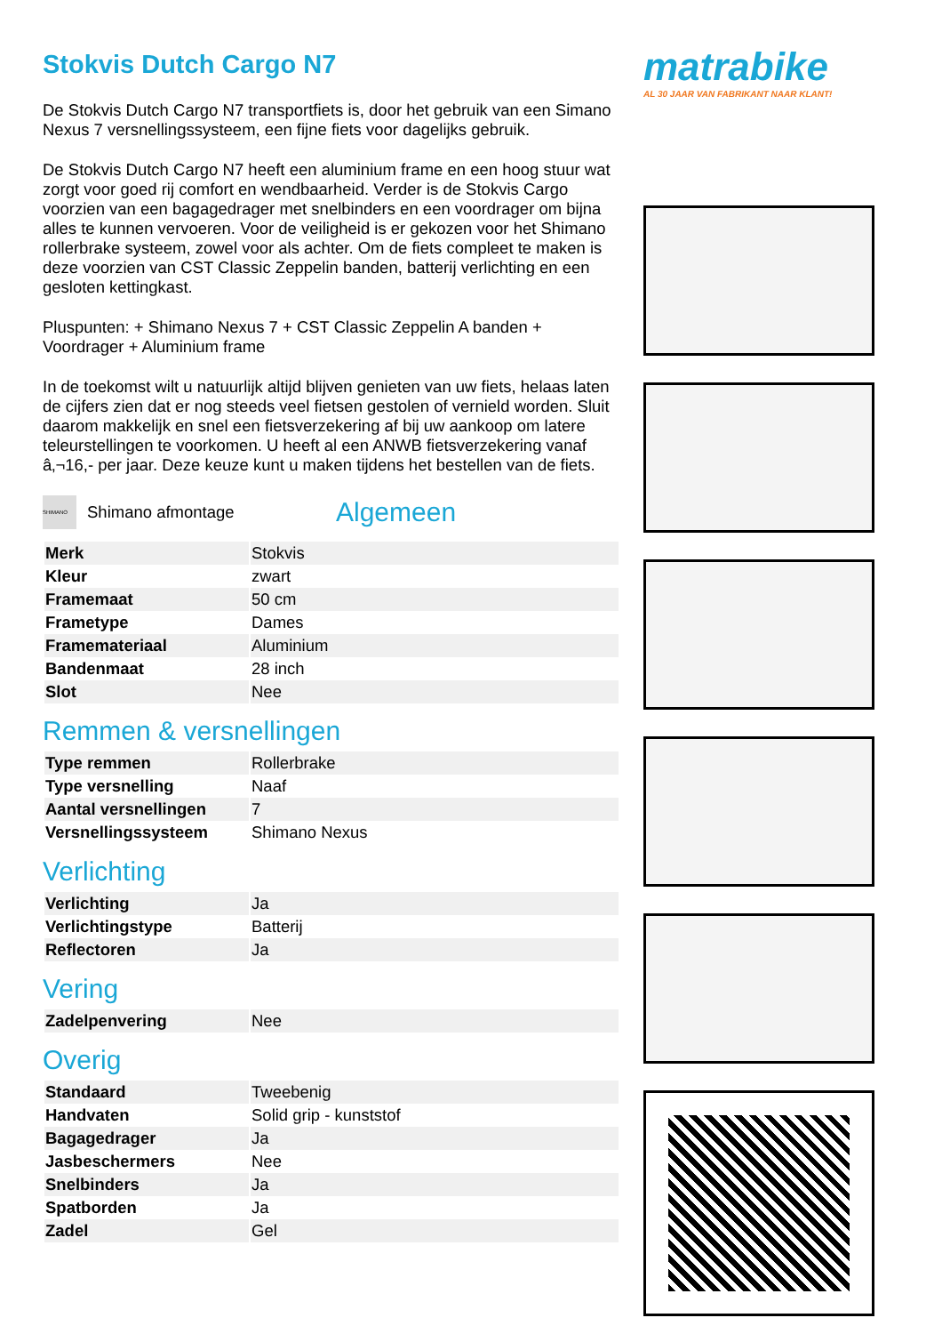Stokvis Dutch Cargo N7
De Stokvis Dutch Cargo N7 transportfiets is, door het gebruik van een Simano Nexus 7 versnellingssysteem, een fijne fiets voor dagelijks gebruik.
De Stokvis Dutch Cargo N7 heeft een aluminium frame en een hoog stuur wat zorgt voor goed rij comfort en wendbaarheid. Verder is de Stokvis Cargo voorzien van een bagagedrager met snelbinders en een voordrager om bijna alles te kunnen vervoeren. Voor de veiligheid is er gekozen voor het Shimano rollerbrake systeem, zowel voor als achter. Om de fiets compleet te maken is deze voorzien van CST Classic Zeppelin banden, batterij verlichting en een gesloten kettingkast.
Pluspunten: + Shimano Nexus 7 + CST Classic Zeppelin A banden + Voordrager + Aluminium frame
In de toekomst wilt u natuurlijk altijd blijven genieten van uw fiets, helaas laten de cijfers zien dat er nog steeds veel fietsen gestolen of vernield worden. Sluit daarom makkelijk en snel een fietsverzekering af bij uw aankoop om latere teleurstellingen te voorkomen. U heeft al een ANWB fietsverzekering vanaf â‚¬16,- per jaar. Deze keuze kunt u maken tijdens het bestellen van de fiets.
SHIMANO
Shimano afmontage
Algemeen
| Merk | Stokvis |
| Kleur | zwart |
| Framemaat | 50 cm |
| Frametype | Dames |
| Framemateriaal | Aluminium |
| Bandenmaat | 28 inch |
| Slot | Nee |
Remmen & versnellingen
| Type remmen | Rollerbrake |
| Type versnelling | Naaf |
| Aantal versnellingen | 7 |
| Versnellingssysteem | Shimano Nexus |
Verlichting
| Verlichting | Ja |
| Verlichtingstype | Batterij |
| Reflectoren | Ja |
Vering
| Zadelpenvering | Nee |
Overig
| Standaard | Tweebenig |
| Handvaten | Solid grip - kunststof |
| Bagagedrager | Ja |
| Jasbeschermers | Nee |
| Snelbinders | Ja |
| Spatborden | Ja |
| Zadel | Gel |
matrabike
AL 30 JAAR VAN FABRIKANT NAAR KLANT!